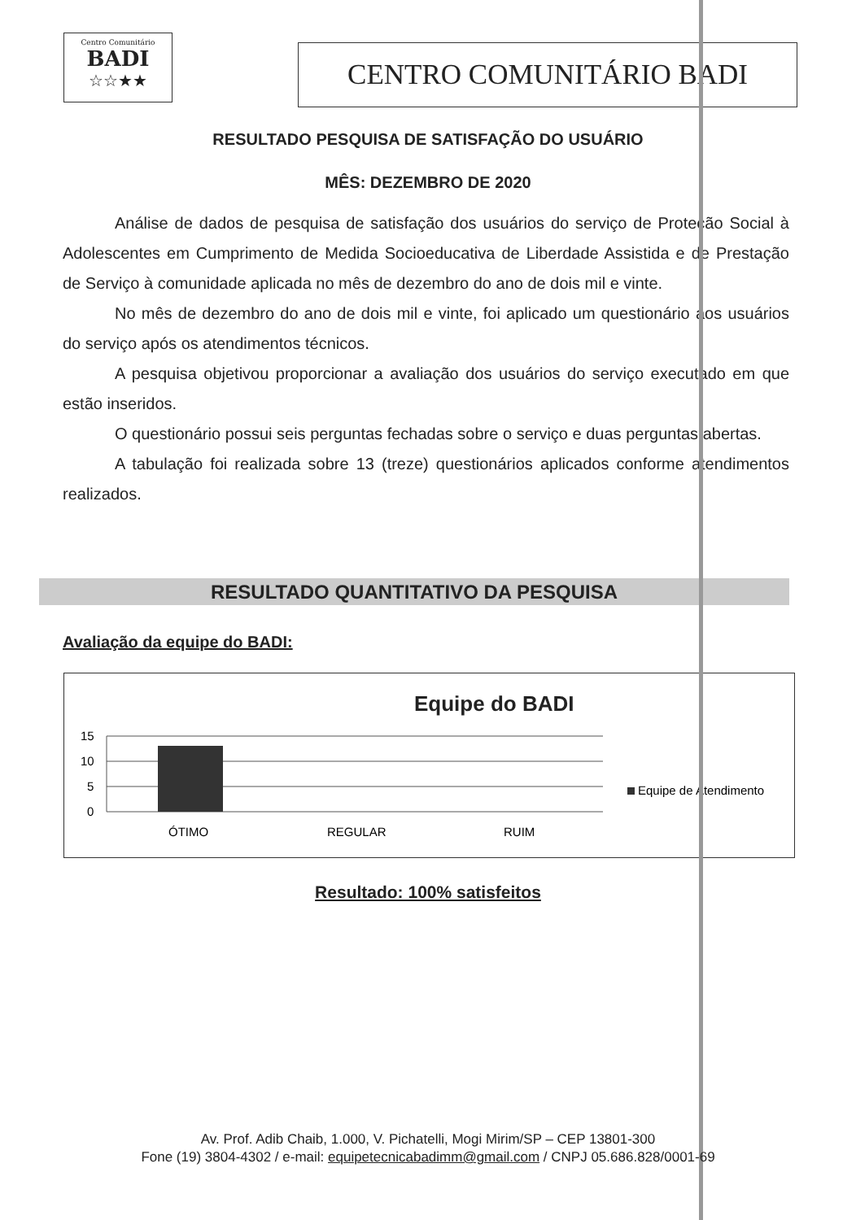Centro Comunitário
BADI
☆☆★★
CENTRO COMUNITÁRIO BADI
RESULTADO PESQUISA DE SATISFAÇÃO DO USUÁRIO
MÊS: DEZEMBRO DE 2020
Análise de dados de pesquisa de satisfação dos usuários do serviço de Proteção Social à Adolescentes em Cumprimento de Medida Socioeducativa de Liberdade Assistida e de Prestação de Serviço à comunidade aplicada no mês de dezembro do ano de dois mil e vinte.
No mês de dezembro do ano de dois mil e vinte, foi aplicado um questionário aos usuários do serviço após os atendimentos técnicos.
A pesquisa objetivou proporcionar a avaliação dos usuários do serviço executado em que estão inseridos.
O questionário possui seis perguntas fechadas sobre o serviço e duas perguntas abertas.
A tabulação foi realizada sobre 13 (treze) questionários aplicados conforme atendimentos realizados.
RESULTADO QUANTITATIVO DA PESQUISA
Avaliação da equipe do BADI:
Equipe do BADI
15
10
5
0
ÓTIMO
REGULAR
RUIM
Equipe de Atendimento
Resultado: 100% satisfeitos
Av. Prof. Adib Chaib, 1.000, V. Pichatelli, Mogi Mirim/SP – CEP 13801-300
Fone (19) 3804-4302 / e-mail: equipetecnicabadimm@gmail.com / CNPJ 05.686.828/0001-69